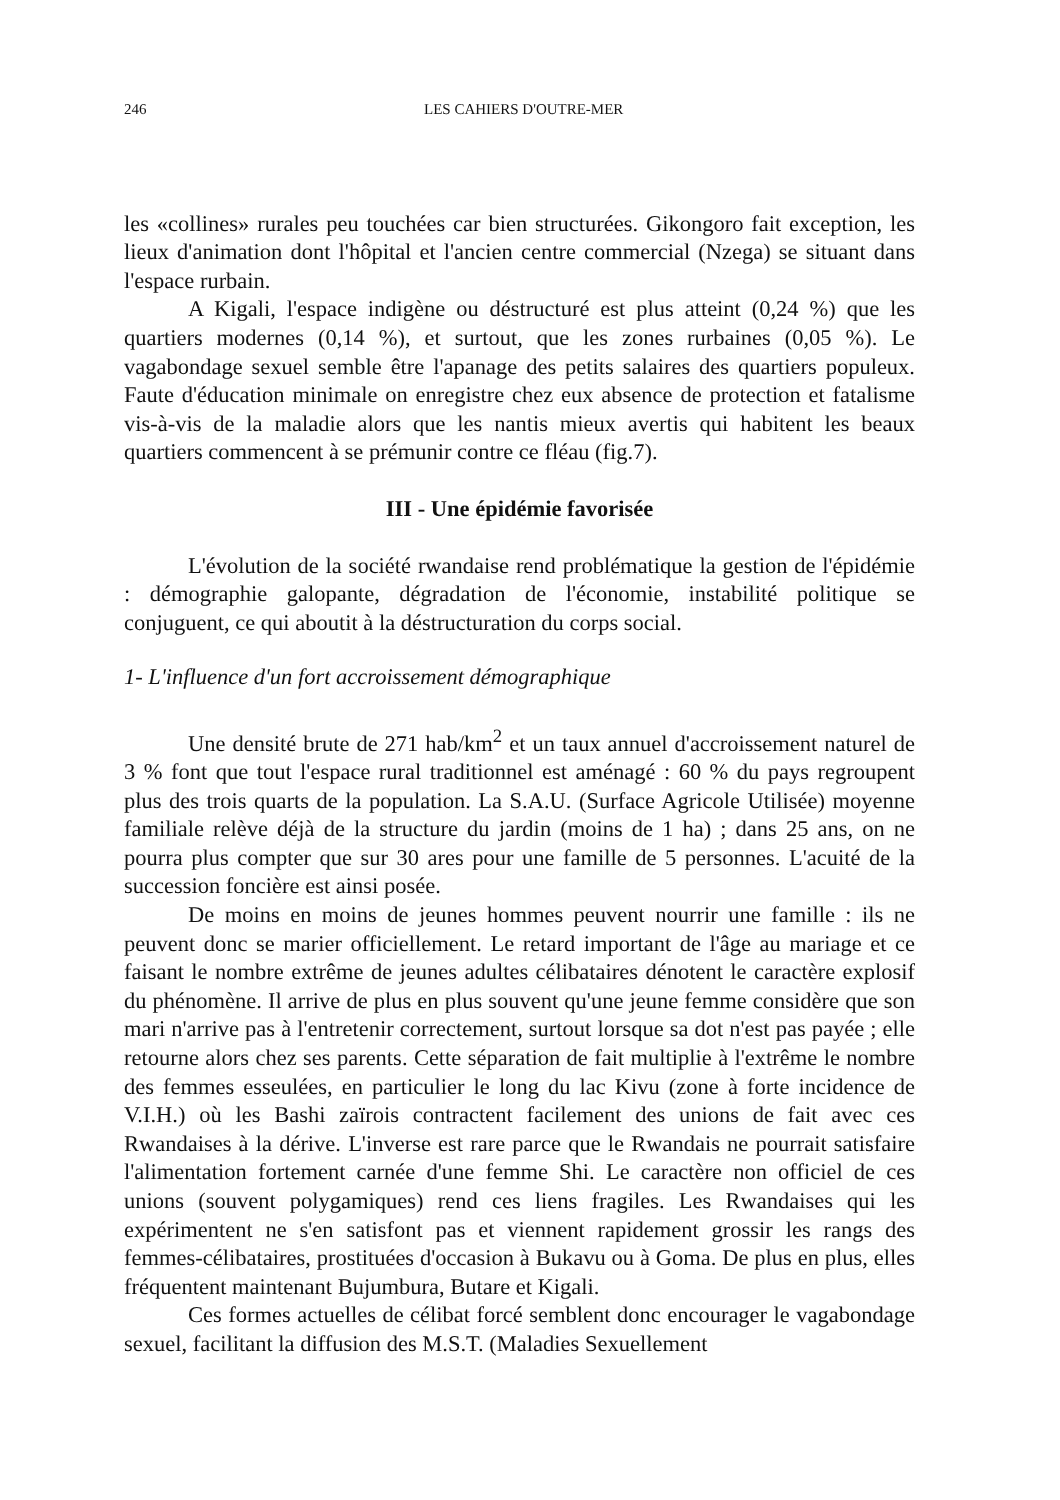246 LES CAHIERS D'OUTRE-MER
les «collines» rurales peu touchées car bien structurées. Gikongoro fait exception, les lieux d'animation dont l'hôpital et l'ancien centre commercial (Nzega) se situant dans l'espace rurbain.
A Kigali, l'espace indigène ou déstructuré est plus atteint (0,24 %) que les quartiers modernes (0,14 %), et surtout, que les zones rurbaines (0,05 %). Le vagabondage sexuel semble être l'apanage des petits salaires des quartiers populeux. Faute d'éducation minimale on enregistre chez eux absence de protection et fatalisme vis-à-vis de la maladie alors que les nantis mieux avertis qui habitent les beaux quartiers commencent à se prémunir contre ce fléau (fig.7).
III - Une épidémie favorisée
L'évolution de la société rwandaise rend problématique la gestion de l'épidémie : démographie galopante, dégradation de l'économie, instabilité politique se conjuguent, ce qui aboutit à la déstructuration du corps social.
1- L'influence d'un fort accroissement démographique
Une densité brute de 271 hab/km<sup>2</sup> et un taux annuel d'accroissement naturel de 3 % font que tout l'espace rural traditionnel est aménagé : 60 % du pays regroupent plus des trois quarts de la population. La S.A.U. (Surface Agricole Utilisée) moyenne familiale relève déjà de la structure du jardin (moins de 1 ha) ; dans 25 ans, on ne pourra plus compter que sur 30 ares pour une famille de 5 personnes. L'acuité de la succession foncière est ainsi posée.
De moins en moins de jeunes hommes peuvent nourrir une famille : ils ne peuvent donc se marier officiellement. Le retard important de l'âge au mariage et ce faisant le nombre extrême de jeunes adultes célibataires dénotent le caractère explosif du phénomène. Il arrive de plus en plus souvent qu'une jeune femme considère que son mari n'arrive pas à l'entretenir correctement, surtout lorsque sa dot n'est pas payée ; elle retourne alors chez ses parents. Cette séparation de fait multiplie à l'extrême le nombre des femmes esseulées, en particulier le long du lac Kivu (zone à forte incidence de V.I.H.) où les Bashi zaïrois contractent facilement des unions de fait avec ces Rwandaises à la dérive. L'inverse est rare parce que le Rwandais ne pourrait satisfaire l'alimentation fortement carnée d'une femme Shi. Le caractère non officiel de ces unions (souvent polygamiques) rend ces liens fragiles. Les Rwandaises qui les expérimentent ne s'en satisfont pas et viennent rapidement grossir les rangs des femmes-célibataires, prostituées d'occasion à Bukavu ou à Goma. De plus en plus, elles fréquentent maintenant Bujumbura, Butare et Kigali.
Ces formes actuelles de célibat forcé semblent donc encourager le vagabondage sexuel, facilitant la diffusion des M.S.T. (Maladies Sexuellement